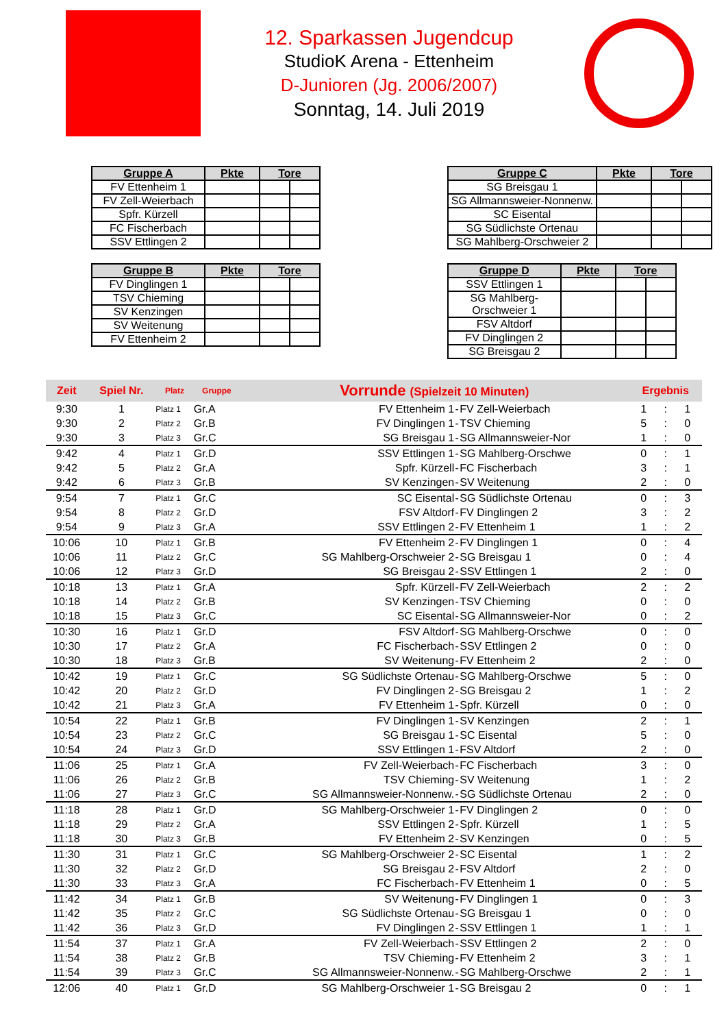12. Sparkassen Jugendcup
StudioK Arena - Ettenheim
D-Junioren (Jg. 2006/2007)
Sonntag, 14. Juli 2019
| Gruppe A | Pkte | Tore | |
| --- | --- | --- | --- |
| FV Ettenheim 1 | | | |
| FV Zell-Weierbach | | | |
| Spfr. Kürzell | | | |
| FC Fischerbach | | | |
| SSV Ettlingen 2 | | | |
| Gruppe B | Pkte | Tore | |
| --- | --- | --- | --- |
| FV Dinglingen 1 | | | |
| TSV Chieming | | | |
| SV Kenzingen | | | |
| SV Weitenung | | | |
| FV Ettenheim 2 | | | |
| Gruppe C | Pkte | Tore | |
| --- | --- | --- | --- |
| SG Breisgau 1 | | | |
| SG Allmannsweier-Nonnenw. | | | |
| SC Eisental | | | |
| SG Südlichste Ortenau | | | |
| SG Mahlberg-Orschweier 2 | | | |
| Gruppe D | Pkte | Tore | |
| --- | --- | --- | --- |
| SSV Ettlingen 1 | | | |
| SG Mahlberg-Orschweier 1 | | | |
| FSV Altdorf | | | |
| FV Dinglingen 2 | | | |
| SG Breisgau 2 | | | |
| Zeit | Spiel Nr. | Platz | Gruppe | Vorrunde (Spielzeit 10 Minuten) | | | Ergebnis | | |
| --- | --- | --- | --- | --- | --- | --- | --- | --- | --- |
| 9:30 | 1 | Platz 1 | Gr.A | FV Ettenheim 1 | - | FV Zell-Weierbach | 1 | : | 1 |
| 9:30 | 2 | Platz 2 | Gr.B | FV Dinglingen 1 | - | TSV Chieming | 5 | : | 0 |
| 9:30 | 3 | Platz 3 | Gr.C | SG Breisgau 1 | - | SG Allmannsweier-Nor | 1 | : | 0 |
| 9:42 | 4 | Platz 1 | Gr.D | SSV Ettlingen 1 | - | SG Mahlberg-Orschwe | 0 | : | 1 |
| 9:42 | 5 | Platz 2 | Gr.A | Spfr. Kürzell | - | FC Fischerbach | 3 | : | 1 |
| 9:42 | 6 | Platz 3 | Gr.B | SV Kenzingen | - | SV Weitenung | 2 | : | 0 |
| 9:54 | 7 | Platz 1 | Gr.C | SC Eisental | - | SG Südlichste Ortenau | 0 | : | 3 |
| 9:54 | 8 | Platz 2 | Gr.D | FSV Altdorf | - | FV Dinglingen 2 | 3 | : | 2 |
| 9:54 | 9 | Platz 3 | Gr.A | SSV Ettlingen 2 | - | FV Ettenheim 1 | 1 | : | 2 |
| 10:06 | 10 | Platz 1 | Gr.B | FV Ettenheim 2 | - | FV Dinglingen 1 | 0 | : | 4 |
| 10:06 | 11 | Platz 2 | Gr.C | SG Mahlberg-Orschweier 2 | - | SG Breisgau 1 | 0 | : | 4 |
| 10:06 | 12 | Platz 3 | Gr.D | SG Breisgau 2 | - | SSV Ettlingen 1 | 2 | : | 0 |
| 10:18 | 13 | Platz 1 | Gr.A | Spfr. Kürzell | - | FV Zell-Weierbach | 2 | : | 2 |
| 10:18 | 14 | Platz 2 | Gr.B | SV Kenzingen | - | TSV Chieming | 0 | : | 0 |
| 10:18 | 15 | Platz 3 | Gr.C | SC Eisental | - | SG Allmannsweier-Nor | 0 | : | 2 |
| 10:30 | 16 | Platz 1 | Gr.D | FSV Altdorf | - | SG Mahlberg-Orschwe | 0 | : | 0 |
| 10:30 | 17 | Platz 2 | Gr.A | FC Fischerbach | - | SSV Ettlingen 2 | 0 | : | 0 |
| 10:30 | 18 | Platz 3 | Gr.B | SV Weitenung | - | FV Ettenheim 2 | 2 | : | 0 |
| 10:42 | 19 | Platz 1 | Gr.C | SG Südlichste Ortenau | - | SG Mahlberg-Orschwe | 5 | : | 0 |
| 10:42 | 20 | Platz 2 | Gr.D | FV Dinglingen 2 | - | SG Breisgau 2 | 1 | : | 2 |
| 10:42 | 21 | Platz 3 | Gr.A | FV Ettenheim 1 | - | Spfr. Kürzell | 0 | : | 0 |
| 10:54 | 22 | Platz 1 | Gr.B | FV Dinglingen 1 | - | SV Kenzingen | 2 | : | 1 |
| 10:54 | 23 | Platz 2 | Gr.C | SG Breisgau 1 | - | SC Eisental | 5 | : | 0 |
| 10:54 | 24 | Platz 3 | Gr.D | SSV Ettlingen 1 | - | FSV Altdorf | 2 | : | 0 |
| 11:06 | 25 | Platz 1 | Gr.A | FV Zell-Weierbach | - | FC Fischerbach | 3 | : | 0 |
| 11:06 | 26 | Platz 2 | Gr.B | TSV Chieming | - | SV Weitenung | 1 | : | 2 |
| 11:06 | 27 | Platz 3 | Gr.C | SG Allmannsweier-Nonnenw. | - | SG Südlichste Ortenau | 2 | : | 0 |
| 11:18 | 28 | Platz 1 | Gr.D | SG Mahlberg-Orschweier 1 | - | FV Dinglingen 2 | 0 | : | 0 |
| 11:18 | 29 | Platz 2 | Gr.A | SSV Ettlingen 2 | - | Spfr. Kürzell | 1 | : | 5 |
| 11:18 | 30 | Platz 3 | Gr.B | FV Ettenheim 2 | - | SV Kenzingen | 0 | : | 5 |
| 11:30 | 31 | Platz 1 | Gr.C | SG Mahlberg-Orschweier 2 | - | SC Eisental | 1 | : | 2 |
| 11:30 | 32 | Platz 2 | Gr.D | SG Breisgau 2 | - | FSV Altdorf | 2 | : | 0 |
| 11:30 | 33 | Platz 3 | Gr.A | FC Fischerbach | - | FV Ettenheim 1 | 0 | : | 5 |
| 11:42 | 34 | Platz 1 | Gr.B | SV Weitenung | - | FV Dinglingen 1 | 0 | : | 3 |
| 11:42 | 35 | Platz 2 | Gr.C | SG Südlichste Ortenau | - | SG Breisgau 1 | 0 | : | 0 |
| 11:42 | 36 | Platz 3 | Gr.D | FV Dinglingen 2 | - | SSV Ettlingen 1 | 1 | : | 1 |
| 11:54 | 37 | Platz 1 | Gr.A | FV Zell-Weierbach | - | SSV Ettlingen 2 | 2 | : | 0 |
| 11:54 | 38 | Platz 2 | Gr.B | TSV Chieming | - | FV Ettenheim 2 | 3 | : | 1 |
| 11:54 | 39 | Platz 3 | Gr.C | SG Allmannsweier-Nonnenw. | - | SG Mahlberg-Orschwe | 2 | : | 1 |
| 12:06 | 40 | Platz 1 | Gr.D | SG Mahlberg-Orschweier 1 | - | SG Breisgau 2 | 0 | : | 1 |